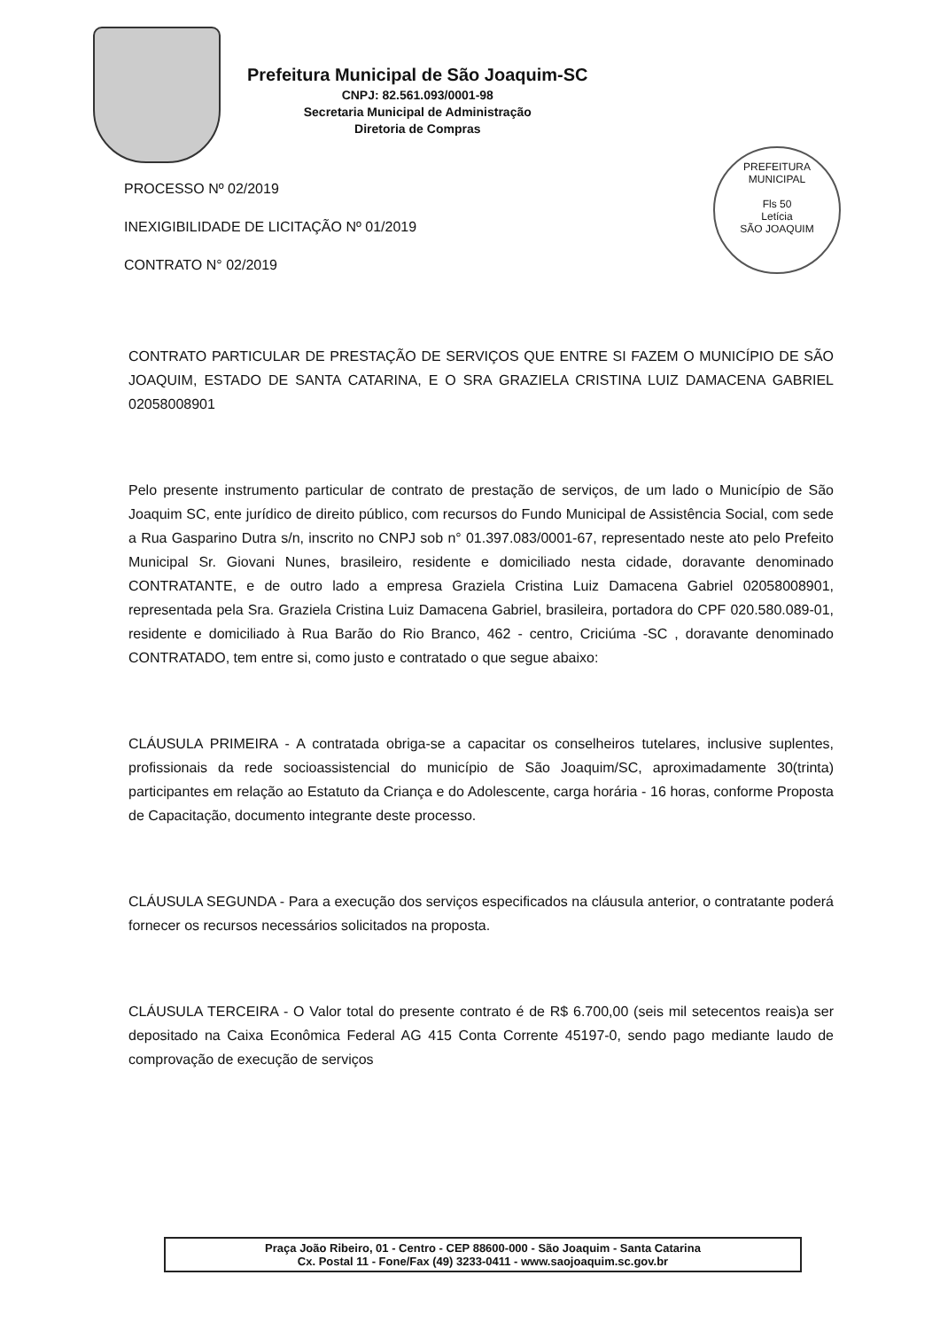Prefeitura Municipal de São Joaquim-SC
CNPJ: 82.561.093/0001-98
Secretaria Municipal de Administração
Diretoria de Compras
PREFEITURA MUNICIPAL
Fls 50
Letícia
SÃO JOAQUIM
PROCESSO Nº 02/2019
INEXIGIBILIDADE DE LICITAÇÃO Nº 01/2019
CONTRATO N° 02/2019
CONTRATO PARTICULAR DE PRESTAÇÃO DE SERVIÇOS QUE ENTRE SI FAZEM O MUNICÍPIO DE SÃO JOAQUIM, ESTADO DE SANTA CATARINA, E O SRA GRAZIELA CRISTINA LUIZ DAMACENA GABRIEL 02058008901
Pelo presente instrumento particular de contrato de prestação de serviços, de um lado o Município de São Joaquim SC, ente jurídico de direito público, com recursos do Fundo Municipal de Assistência Social, com sede a Rua Gasparino Dutra s/n, inscrito no CNPJ sob n° 01.397.083/0001-67, representado neste ato pelo Prefeito Municipal Sr. Giovani Nunes, brasileiro, residente e domiciliado nesta cidade, doravante denominado CONTRATANTE, e de outro lado a empresa Graziela Cristina Luiz Damacena Gabriel 02058008901, representada pela Sra. Graziela Cristina Luiz Damacena Gabriel, brasileira, portadora do CPF 020.580.089-01, residente e domiciliado à Rua Barão do Rio Branco, 462 - centro, Criciúma -SC , doravante denominado CONTRATADO, tem entre si, como justo e contratado o que segue abaixo:
CLÁUSULA PRIMEIRA - A contratada obriga-se a capacitar os conselheiros tutelares, inclusive suplentes, profissionais da rede socioassistencial do município de São Joaquim/SC, aproximadamente 30(trinta) participantes em relação ao Estatuto da Criança e do Adolescente, carga horária - 16 horas, conforme Proposta de Capacitação, documento integrante deste processo.
CLÁUSULA SEGUNDA - Para a execução dos serviços especificados na cláusula anterior, o contratante poderá fornecer os recursos necessários solicitados na proposta.
CLÁUSULA TERCEIRA - O Valor total do presente contrato é de R$ 6.700,00 (seis mil setecentos reais)a ser depositado na Caixa Econômica Federal AG 415 Conta Corrente 45197-0, sendo pago mediante laudo de comprovação de execução de serviços
Praça João Ribeiro, 01 - Centro - CEP 88600-000 - São Joaquim - Santa Catarina
Cx. Postal 11 - Fone/Fax (49) 3233-0411 - www.saojoaquim.sc.gov.br